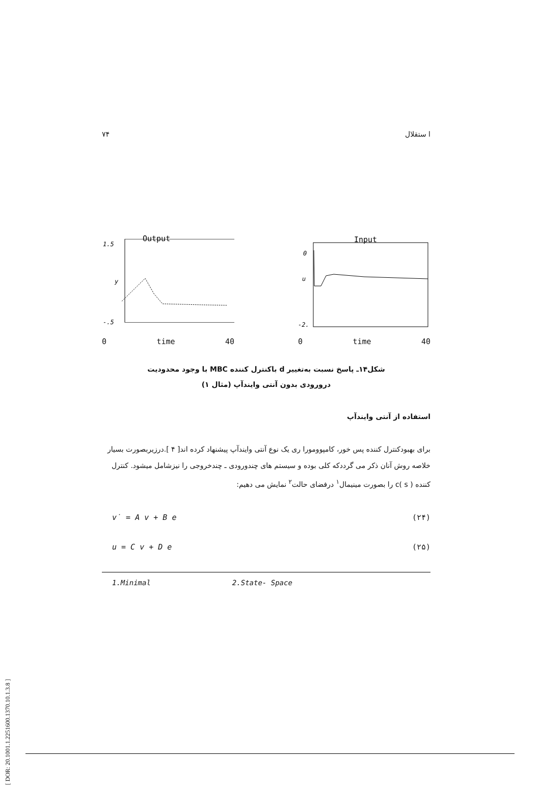[ DOR: 20.1001.1.2251600.1370.10.1.3.8 ]
۷۴ ا ستقلال
Output
1.5
y
-.5
0 time 40
Input
0
u
-2.
0 time 40
شکل۱۴ـ پاسخ نسبت بەتغییر d باکنترل کننده MBC با وجود محدودیت
درورودی بدون آنتی وایندآپ (مثال ۱)
استفاده از آنتی وایندآپ
برای بهبودکنترل کننده پس خور، کامپوومورا ری یک نوع آنتی وایندآپ پیشنهاد کرده اند[ ۴ ].درزیربصورت بسیار خلاصه روش آنان ذکر می گرددکه کلی بوده و سیستم های چندورودی ـ چندخروجی را نیزشامل میشود. کنترل کننده c( s ) را بصورت مینیمال<sup>۱</sup> درفضای حالت<sup>۲</sup> نمایش می دهیم:
v̇ = A v + B e (۲۴)
u = C v + D e (۲۵)
1.Minimal 2.State- Space